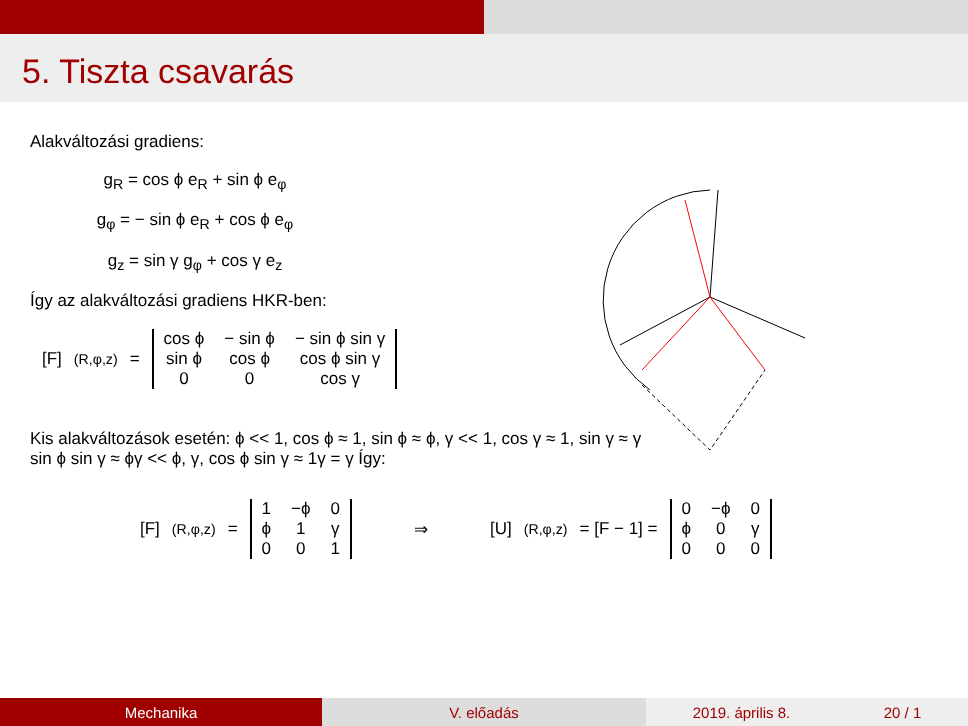5. Tiszta csavarás
Alakváltozási gradiens:
g<sub>R</sub> = cos ϕ e<sub>R</sub> + sin ϕ e<sub>φ</sub>
g<sub>φ</sub> = − sin ϕ e<sub>R</sub> + cos ϕ e<sub>φ</sub>
g<sub>z</sub> = sin γ g<sub>φ</sub> + cos γ e<sub>z</sub>
Így az alakváltozási gradiens HKR-ben:
[F]<sub>(R,φ,z)</sub> =
| cos ϕ | − sin ϕ | − sin ϕ sin γ |
| sin ϕ | cos ϕ | cos ϕ sin γ |
| 0 | 0 | cos γ |
Kis alakváltozások esetén: ϕ << 1, cos ϕ ≈ 1, sin ϕ ≈ ϕ, γ << 1, cos γ ≈ 1, sin γ ≈ γ
sin ϕ sin γ ≈ ϕγ << ϕ, γ, cos ϕ sin γ ≈ 1γ = γ Így:
[F]<sub>(R,φ,z)</sub> =
| 1 | −ϕ | 0 |
| ϕ | 1 | γ |
| 0 | 0 | 1 |
⇒ [U]<sub>(R,φ,z)</sub> = [F − 1] =
| 0 | −ϕ | 0 |
| ϕ | 0 | γ |
| 0 | 0 | 0 |
Mechanika V. előadás 2019. április 8. 20 / 1